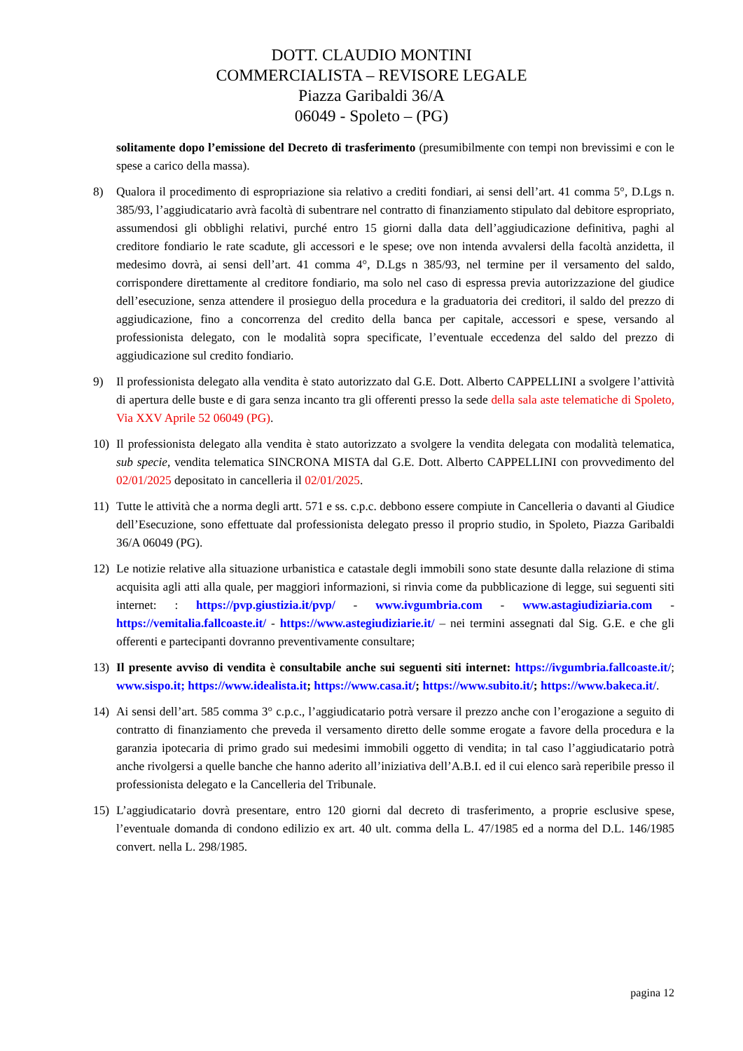DOTT. CLAUDIO MONTINI
COMMERCIALISTA – REVISORE LEGALE
Piazza Garibaldi 36/A
06049 - Spoleto – (PG)
solitamente dopo l’emissione del Decreto di trasferimento (presumibilmente con tempi non brevissimi e con le spese a carico della massa).
8) Qualora il procedimento di espropriazione sia relativo a crediti fondiari, ai sensi dell’art. 41 comma 5°, D.Lgs n. 385/93, l’aggiudicatario avrà facoltà di subentrare nel contratto di finanziamento stipulato dal debitore espropriato, assumendosi gli obblighi relativi, purché entro 15 giorni dalla data dell’aggiudicazione definitiva, paghi al creditore fondiario le rate scadute, gli accessori e le spese; ove non intenda avvalersi della facoltà anzidetta, il medesimo dovrà, ai sensi dell’art. 41 comma 4°, D.Lgs n 385/93, nel termine per il versamento del saldo, corrispondere direttamente al creditore fondiario, ma solo nel caso di espressa previa autorizzazione del giudice dell’esecuzione, senza attendere il prosieguo della procedura e la graduatoria dei creditori, il saldo del prezzo di aggiudicazione, fino a concorrenza del credito della banca per capitale, accessori e spese, versando al professionista delegato, con le modalità sopra specificate, l’eventuale eccedenza del saldo del prezzo di aggiudicazione sul credito fondiario.
9) Il professionista delegato alla vendita è stato autorizzato dal G.E. Dott. Alberto CAPPELLINI a svolgere l’attività di apertura delle buste e di gara senza incanto tra gli offerenti presso la sede della sala aste telematiche di Spoleto, Via XXV Aprile 52 06049 (PG).
10) Il professionista delegato alla vendita è stato autorizzato a svolgere la vendita delegata con modalità telematica, sub specie, vendita telematica SINCRONA MISTA dal G.E. Dott. Alberto CAPPELLINI con provvedimento del 02/01/2025 depositato in cancelleria il 02/01/2025.
11) Tutte le attività che a norma degli artt. 571 e ss. c.p.c. debbono essere compiute in Cancelleria o davanti al Giudice dell’Esecuzione, sono effettuate dal professionista delegato presso il proprio studio, in Spoleto, Piazza Garibaldi 36/A 06049 (PG).
12) Le notizie relative alla situazione urbanistica e catastale degli immobili sono state desunte dalla relazione di stima acquisita agli atti alla quale, per maggiori informazioni, si rinvia come da pubblicazione di legge, sui seguenti siti internet: : https://pvp.giustizia.it/pvp/ - www.ivgumbria.com - www.astagiudiziaria.com - https://vemitalia.fallcoaste.it/ - https://www.astegiudiziarie.it/ – nei termini assegnati dal Sig. G.E. e che gli offerenti e partecipanti dovranno preventivamente consultare;
13) Il presente avviso di vendita è consultabile anche sui seguenti siti internet: https://ivgumbria.fallcoaste.it/; www.sispo.it; https://www.idealista.it; https://www.casa.it/; https://www.subito.it/; https://www.bakeca.it/.
14) Ai sensi dell’art. 585 comma 3° c.p.c., l’aggiudicatario potrà versare il prezzo anche con l’erogazione a seguito di contratto di finanziamento che preveda il versamento diretto delle somme erogate a favore della procedura e la garanzia ipotecaria di primo grado sui medesimi immobili oggetto di vendita; in tal caso l’aggiudicatario potrà anche rivolgersi a quelle banche che hanno aderito all’iniziativa dell’A.B.I. ed il cui elenco sarà reperibile presso il professionista delegato e la Cancelleria del Tribunale.
15) L’aggiudicatario dovrà presentare, entro 120 giorni dal decreto di trasferimento, a proprie esclusive spese, l’eventuale domanda di condono edilizio ex art. 40 ult. comma della L. 47/1985 ed a norma del D.L. 146/1985 convert. nella L. 298/1985.
pagina 12